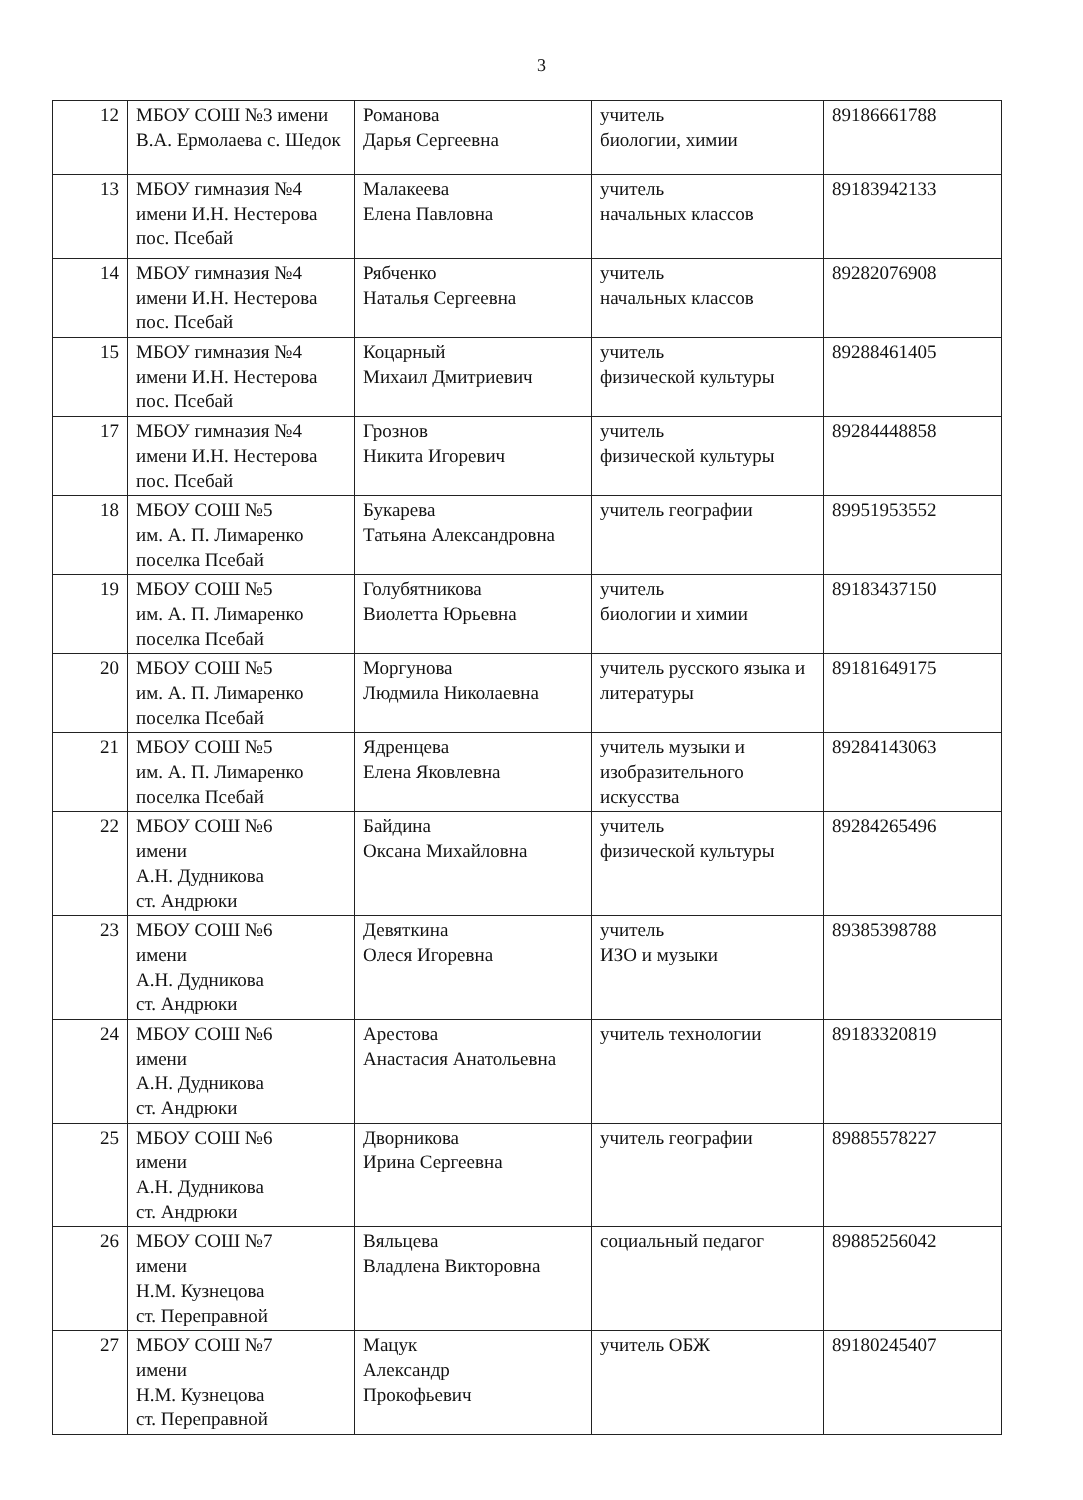3
| 12 | МБОУ СОШ №3 имени В.А. Ермолаева с. Шедок | Романова Дарья Сергеевна | учитель биологии, химии | 89186661788 |
| 13 | МБОУ гимназия №4 имени И.Н. Нестерова пос. Псебай | Малакеева Елена Павловна | учитель начальных классов | 89183942133 |
| 14 | МБОУ гимназия №4 имени И.Н. Нестерова пос. Псебай | Рябченко Наталья Сергеевна | учитель начальных классов | 89282076908 |
| 15 | МБОУ гимназия №4 имени И.Н. Нестерова пос. Псебай | Коцарный Михаил Дмитриевич | учитель физической культуры | 89288461405 |
| 17 | МБОУ гимназия №4 имени И.Н. Нестерова пос. Псебай | Грознов Никита Игоревич | учитель физической культуры | 89284448858 |
| 18 | МБОУ СОШ №5 им. А. П. Лимаренко поселка Псебай | Букарева Татьяна Александровна | учитель географии | 89951953552 |
| 19 | МБОУ СОШ №5 им. А. П. Лимаренко поселка Псебай | Голубятникова Виолетта Юрьевна | учитель биологии и химии | 89183437150 |
| 20 | МБОУ СОШ №5 им. А. П. Лимаренко поселка Псебай | Моргунова Людмила Николаевна | учитель русского языка и литературы | 89181649175 |
| 21 | МБОУ СОШ №5 им. А. П. Лимаренко поселка Псебай | Ядренцева Елена Яковлевна | учитель музыки и изобразительного искусства | 89284143063 |
| 22 | МБОУ СОШ №6 имени А.Н. Дудникова ст. Андрюки | Байдина Оксана Михайловна | учитель физической культуры | 89284265496 |
| 23 | МБОУ СОШ №6 имени А.Н. Дудникова ст. Андрюки | Девяткина Олеся Игоревна | учитель ИЗО и музыки | 89385398788 |
| 24 | МБОУ СОШ №6 имени А.Н. Дудникова ст. Андрюки | Арестова Анастасия Анатольевна | учитель технологии | 89183320819 |
| 25 | МБОУ СОШ №6 имени А.Н. Дудникова ст. Андрюки | Дворникова Ирина Сергеевна | учитель географии | 89885578227 |
| 26 | МБОУ СОШ №7 имени Н.М. Кузнецова ст. Переправной | Вяльцева Владлена Викторовна | социальный педагог | 89885256042 |
| 27 | МБОУ СОШ №7 имени Н.М. Кузнецова ст. Переправной | Мацук Александр Прокофьевич | учитель ОБЖ | 89180245407 |